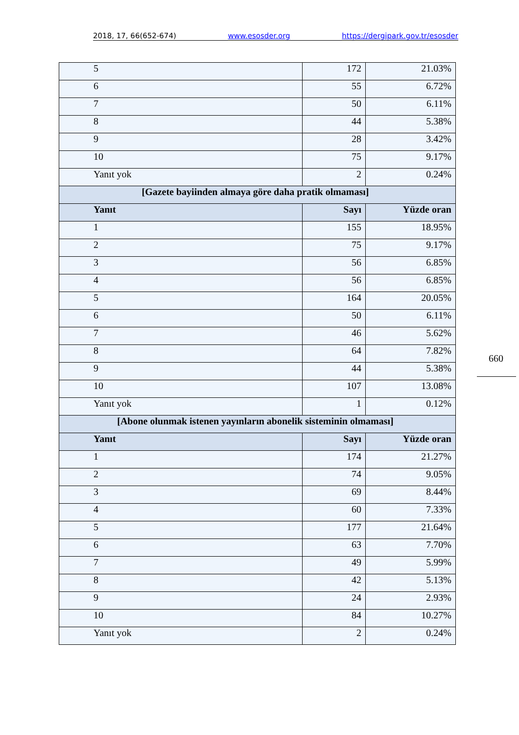2018, 17, 66(652-674) www.esosder.org https://dergipark.gov.tr/esosder
| 5 | 172 | 21.03% |
| 6 | 55 | 6.72% |
| 7 | 50 | 6.11% |
| 8 | 44 | 5.38% |
| 9 | 28 | 3.42% |
| 10 | 75 | 9.17% |
| Yanıt yok | 2 | 0.24% |
| [Gazete bayiinden almaya göre daha pratik olmaması] | | |
| Yanıt | Sayı | Yüzde oran |
| 1 | 155 | 18.95% |
| 2 | 75 | 9.17% |
| 3 | 56 | 6.85% |
| 4 | 56 | 6.85% |
| 5 | 164 | 20.05% |
| 6 | 50 | 6.11% |
| 7 | 46 | 5.62% |
| 8 | 64 | 7.82% |
| 9 | 44 | 5.38% |
| 10 | 107 | 13.08% |
| Yanıt yok | 1 | 0.12% |
| [Abone olunmak istenen yayınların abonelik sisteminin olmaması] | | |
| Yanıt | Sayı | Yüzde oran |
| 1 | 174 | 21.27% |
| 2 | 74 | 9.05% |
| 3 | 69 | 8.44% |
| 4 | 60 | 7.33% |
| 5 | 177 | 21.64% |
| 6 | 63 | 7.70% |
| 7 | 49 | 5.99% |
| 8 | 42 | 5.13% |
| 9 | 24 | 2.93% |
| 10 | 84 | 10.27% |
| Yanıt yok | 2 | 0.24% |
660